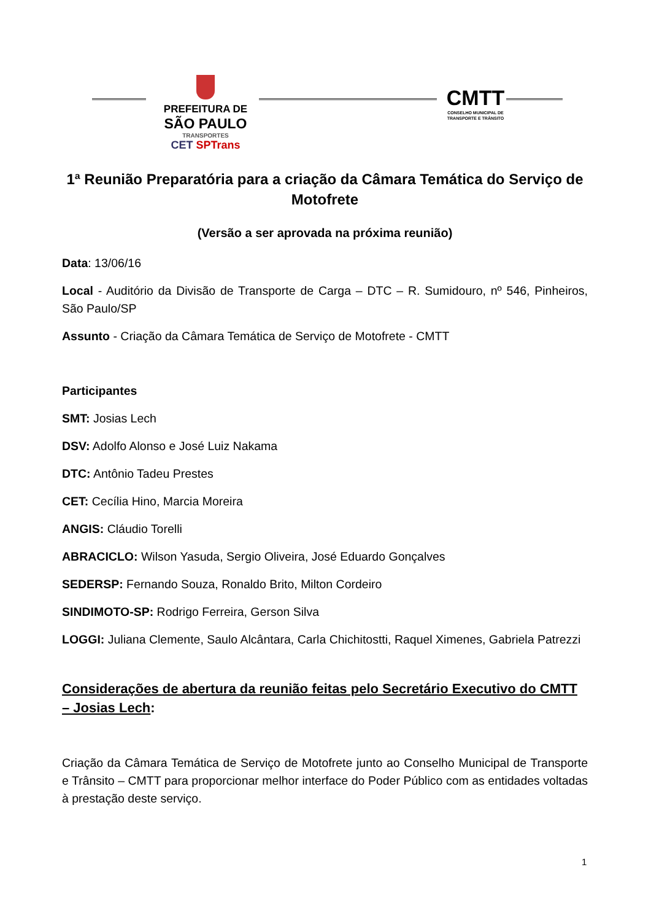PREFEITURA DE
SÃO PAULO
TRANSPORTES
CET SPTrans
CMTT
CONSELHO MUNICIPAL DE TRANSPORTE E TRÂNSITO
1ª Reunião Preparatória para a criação da Câmara Temática do Serviço de Motofrete
(Versão a ser aprovada na próxima reunião)
Data: 13/06/16
Local - Auditório da Divisão de Transporte de Carga – DTC – R. Sumidouro, nº 546, Pinheiros, São Paulo/SP
Assunto - Criação da Câmara Temática de Serviço de Motofrete - CMTT
Participantes
SMT: Josias Lech
DSV: Adolfo Alonso e José Luiz Nakama
DTC: Antônio Tadeu Prestes
CET: Cecília Hino, Marcia Moreira
ANGIS: Cláudio Torelli
ABRACICLO: Wilson Yasuda, Sergio Oliveira, José Eduardo Gonçalves
SEDERSP: Fernando Souza, Ronaldo Brito, Milton Cordeiro
SINDIMOTO-SP: Rodrigo Ferreira, Gerson Silva
LOGGI: Juliana Clemente, Saulo Alcântara, Carla Chichitostti, Raquel Ximenes, Gabriela Patrezzi
Considerações de abertura da reunião feitas pelo Secretário Executivo do CMTT – Josias Lech:
Criação da Câmara Temática de Serviço de Motofrete junto ao Conselho Municipal de Transporte e Trânsito – CMTT para proporcionar melhor interface do Poder Público com as entidades voltadas à prestação deste serviço.
1